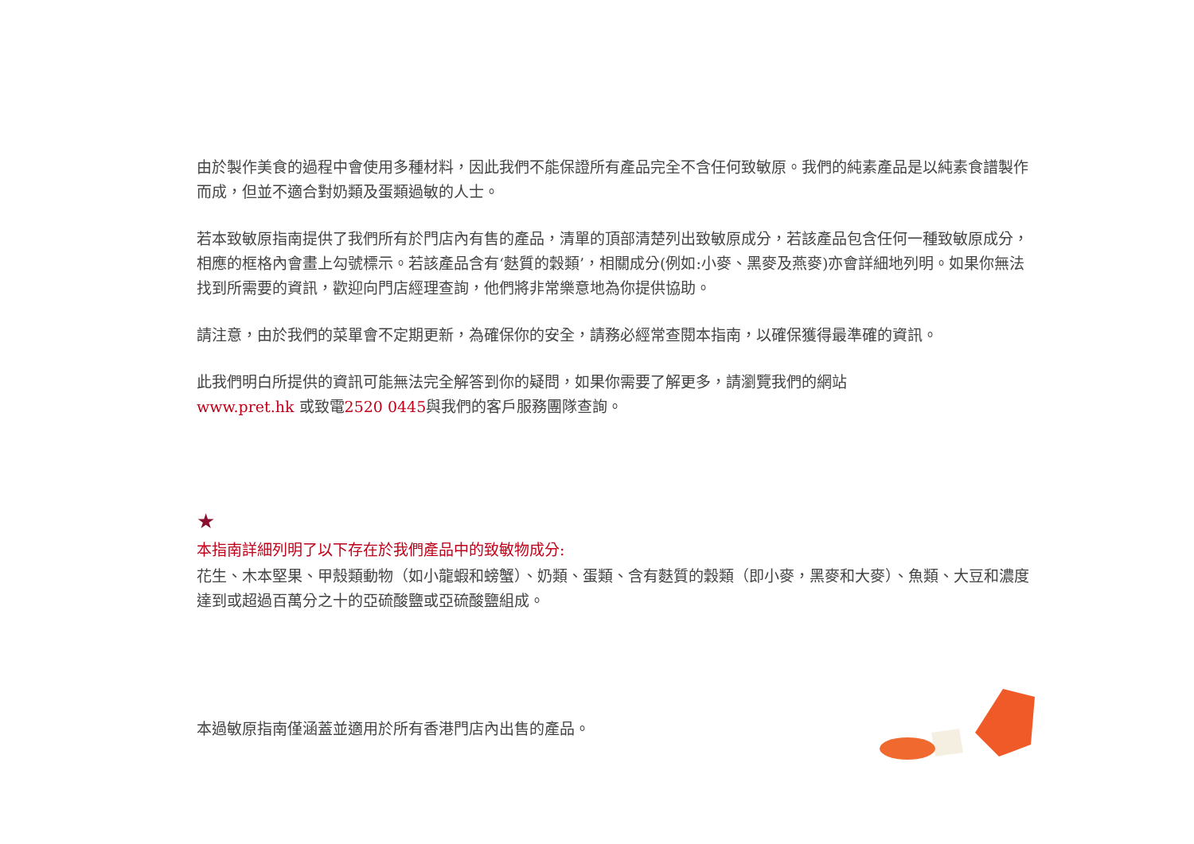由於製作美食的過程中會使用多種材料，因此我們不能保證所有產品完全不含任何致敏原。我們的純素產品是以純素食譜製作而成，但並不適合對奶類及蛋類過敏的人士。
若本致敏原指南提供了我們所有於門店內有售的產品，清單的頂部清楚列出致敏原成分，若該產品包含任何一種致敏原成分，相應的框格內會畫上勾號標示。若該產品含有‘麩質的穀類’，相關成分(例如:小麥、黑麥及燕麥)亦會詳細地列明。如果你無法找到所需要的資訊，歡迎向門店經理查詢，他們將非常樂意地為你提供協助。
請注意，由於我們的菜單會不定期更新，為確保你的安全，請務必經常查閱本指南，以確保獲得最準確的資訊。
此我們明白所提供的資訊可能無法完全解答到你的疑問，如果你需要了解更多，請瀏覽我們的網站
www.pret.hk 或致電2520 0445與我們的客戶服務團隊查詢。
★
本指南詳細列明了以下存在於我們產品中的致敏物成分:
花生、木本堅果、甲殼類動物（如小龍蝦和螃蟹）、奶類、蛋類、含有麩質的穀類（即小麥，黑麥和大麥）、魚類、大豆和濃度達到或超過百萬分之十的亞硫酸鹽或亞硫酸鹽組成。
本過敏原指南僅涵蓋並適用於所有香港門店內出售的產品。